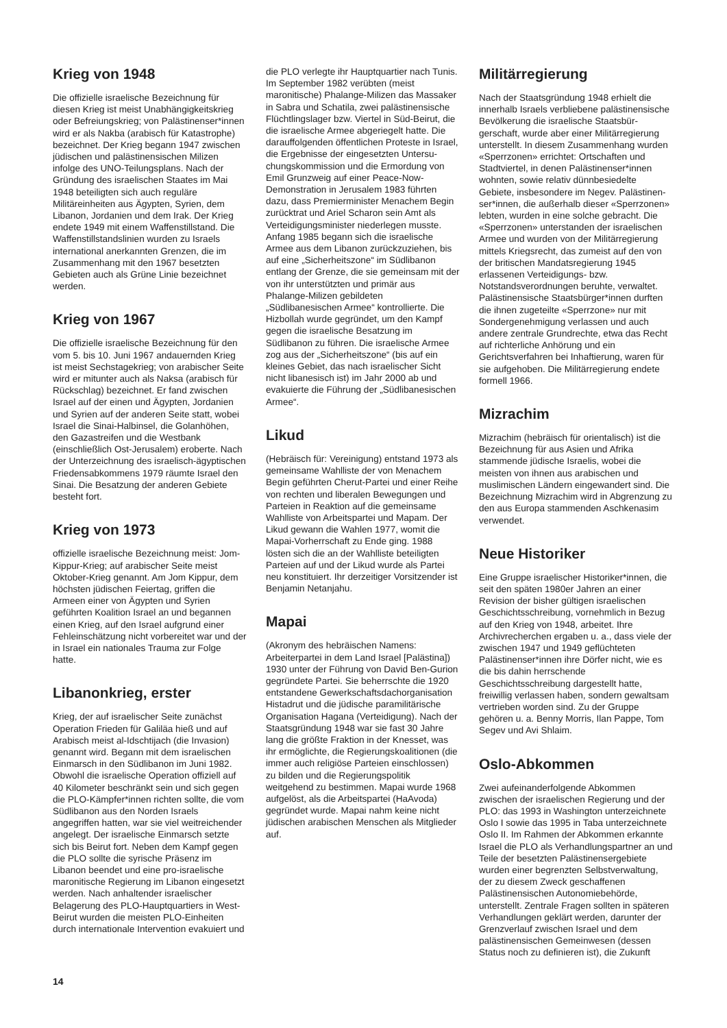Krieg von 1948
Die offizielle israelische Bezeichnung für diesen Krieg ist meist Unabhängigkeits­krieg oder Befreiungskrieg; von Palästinenser*innen wird er als Nakba (arabisch für Katastrophe) bezeichnet. Der Krieg begann 1947 zwischen jüdischen und palästinensischen Milizen infolge des UNO-Teilungsplans. Nach der Gründung des israelischen Staates im Mai 1948 beteiligten sich auch reguläre Militäreinhei­ten aus Ägypten, Syrien, dem Libanon, Jordanien und dem Irak. Der Krieg endete 1949 mit einem Waffenstillstand. Die Waffenstillstandslinien wurden zu Israels international anerkannten Grenzen, die im Zusammenhang mit den 1967 besetzten Gebieten auch als Grüne Linie bezeichnet werden.
Krieg von 1967
Die offizielle israelische Bezeichnung für den vom 5. bis 10. Juni 1967 andauernden Krieg ist meist Sechstagekrieg; von arabischer Seite wird er mitunter auch als Naksa (arabisch für Rückschlag) bezeich­net. Er fand zwischen Israel auf der einen und Ägypten, Jordanien und Syrien auf der anderen Seite statt, wobei Israel die Sinai-Halbinsel, die Golanhöhen, den Gazastreifen und die Westbank (einschließ­lich Ost-Jerusalem) eroberte. Nach der Unterzeichnung des israelisch-ägyptischen Friedensabkommens 1979 räumte Israel den Sinai. Die Besatzung der anderen Gebiete besteht fort.
Krieg von 1973
offizielle israelische Bezeichnung meist: Jom-Kippur-Krieg; auf arabischer Seite meist Oktober-Krieg genannt. Am Jom Kippur, dem höchsten jüdischen Feiertag, griffen die Armeen einer von Ägypten und Syrien geführten Koalition Israel an und begannen einen Krieg, auf den Israel aufgrund einer Fehleinschätzung nicht vorbereitet war und der in Israel ein nationales Trauma zur Folge hatte.
Libanonkrieg, erster
Krieg, der auf israelischer Seite zunächst Operation Frieden für Galiläa hieß und auf Arabisch meist al-Idschtijach (die Invasion) genannt wird. Begann mit dem israelischen Einmarsch in den Südlibanon im Juni 1982. Obwohl die israelische Operation offiziell auf 40 Kilometer beschränkt sein und sich gegen die PLO-Kämpfer*innen richten sollte, die vom Südlibanon aus den Norden Israels angegriffen hatten, war sie viel weitreichender angelegt. Der israelische Einmarsch setzte sich bis Beirut fort. Neben dem Kampf gegen die PLO sollte die syrische Präsenz im Libanon beendet und eine pro-israelische maronitische Regierung im Libanon eingesetzt werden. Nach anhaltender israelischer Belagerung des PLO-Hauptquartiers in West-Beirut wurden die meisten PLO-Einheiten durch internationale Intervention evakuiert und
die PLO verlegte ihr Hauptquartier nach Tunis. Im September 1982 verübten (meist maronitische) Phalange-Milizen das Massaker in Sabra und Schatila, zwei palästinensische Flüchtlingslager bzw. Viertel in Süd-Beirut, die die israelische Armee abgeriegelt hatte. Die darauffolgen­den öffentlichen Proteste in Israel, die Ergebnisse der eingesetzten Untersu­chungskommission und die Ermordung von Emil Grunzweig auf einer Peace-Now-Demonstration in Jerusalem 1983 führten dazu, dass Premierminister Menachem Begin zurücktrat und Ariel Scharon sein Amt als Verteidigungsminister niederlegen musste. Anfang 1985 begann sich die israelische Armee aus dem Libanon zurückzuziehen, bis auf eine „Sicherheits­zone“ im Südlibanon entlang der Grenze, die sie gemeinsam mit der von ihr unterstützten und primär aus Phalange-Mi­lizen gebildeten „Südlibanesischen Armee“ kontrollierte. Die Hizbollah wurde gegrün­det, um den Kampf gegen die israelische Besatzung im Südlibanon zu führen. Die israelische Armee zog aus der „Sicherheits­zone“ (bis auf ein kleines Gebiet, das nach israelischer Sicht nicht libanesisch ist) im Jahr 2000 ab und evakuierte die Führung der „Südlibanesischen Armee“.
Likud
(Hebräisch für: Vereinigung) entstand 1973 als gemeinsame Wahlliste der von Menachem Begin geführten Cherut-Partei und einer Reihe von rechten und liberalen Bewegungen und Parteien in Reaktion auf die gemeinsame Wahlliste von Arbeitspar­tei und Mapam. Der Likud gewann die Wahlen 1977, womit die Mapai-Vorherr­schaft zu Ende ging. 1988 lösten sich die an der Wahlliste beteiligten Parteien auf und der Likud wurde als Partei neu konstituiert. Ihr derzeitiger Vorsitzender ist Benjamin Netanjahu.
Mapai
(Akronym des hebräischen Namens: Arbeiterpartei in dem Land Israel [Palästi­na]) 1930 unter der Führung von David Ben-Gurion gegründete Partei. Sie beherrschte die 1920 entstandene Gewerkschaftsdachorganisation Histadrut und die jüdische paramilitärische Organisa­tion Hagana (Verteidigung). Nach der Staatsgründung 1948 war sie fast 30 Jahre lang die größte Fraktion in der Knesset, was ihr ermöglichte, die Regierungskoaliti­onen (die immer auch religiöse Parteien einschlossen) zu bilden und die Regie­rungspolitik weitgehend zu bestimmen. Mapai wurde 1968 aufgelöst, als die Arbeitspartei (HaAvoda) gegründet wurde. Mapai nahm keine nicht jüdischen arabischen Menschen als Mitglieder auf.
Militärregierung
Nach der Staatsgründung 1948 erhielt die innerhalb Israels verbliebene palästinensi­sche Bevölkerung die israelische Staatsbür­gerschaft, wurde aber einer Militärregie­rung unterstellt. In diesem Zusammenhang wurden «Sperrzonen» errichtet: Ortschaf­ten und Stadtviertel, in denen Palästinenser*in­nen wohnten, sowie relativ dünnbesiedelte Gebiete, insbesondere im Negev. Palästinen­ser*innen, die außerhalb dieser «Sperrzo­nen» lebten, wurden in eine solche gebracht. Die «Sperrzonen» unterstanden der israelischen Armee und wurden von der Militärregierung mittels Kriegsrecht, das zumeist auf den von der britischen Mandatsregierung 1945 erlassenen Vertei­digungs- bzw. Notstandsverordnungen beruhte, verwaltet. Palästinensische Staats­bürger*innen durften die ihnen zugeteilte «Sperrzone» nur mit Sondergenehmigung verlassen und auch andere zentrale Grund­rechte, etwa das Recht auf richterliche Anhörung und ein Gerichtsverfahren bei Inhaftierung, waren für sie aufgehoben. Die Militärregierung endete formell 1966.
Mizrachim
Mizrachim (hebräisch für orientalisch) ist die Bezeichnung für aus Asien und Afrika stammende jüdische Israelis, wobei die meisten von ihnen aus arabischen und muslimischen Ländern eingewandert sind. Die Bezeichnung Mizrachim wird in Abgrenzung zu den aus Europa stammen­den Aschkenasim verwendet.
Neue Historiker
Eine Gruppe israelischer Historiker*innen, die seit den späten 1980er Jahren an einer Revision der bisher gültigen israelischen Geschichtsschreibung, vornehmlich in Bezug auf den Krieg von 1948, arbeitet. Ihre Archivrecherchen ergaben u. a., dass viele der zwischen 1947 und 1949 geflüchteten Palästinenser*innen ihre Dörfer nicht, wie es die bis dahin herr­schende Geschichtsschreibung dargestellt hatte, freiwillig verlassen haben, sondern gewaltsam vertrieben worden sind. Zu der Gruppe gehören u. a. Benny Morris, Ilan Pappe, Tom Segev und Avi Shlaim.
Oslo-Abkommen
Zwei aufeinanderfolgende Abkommen zwischen der israelischen Regierung und der PLO: das 1993 in Washington unter­zeichnete Oslo I sowie das 1995 in Taba unterzeichnete Oslo II. Im Rahmen der Abkommen erkannte Israel die PLO als Verhandlungspartner an und Teile der besetzten Palästinensergebiete wurden einer begrenzten Selbstverwaltung, der zu diesem Zweck geschaffenen Palästinensi­schen Autonomiebehörde, unterstellt. Zentrale Fragen sollten in späteren Verhandlungen geklärt werden, darunter der Grenzverlauf zwischen Israel und dem palästinensischen Gemeinwesen (dessen Status noch zu definieren ist), die Zukunft
14